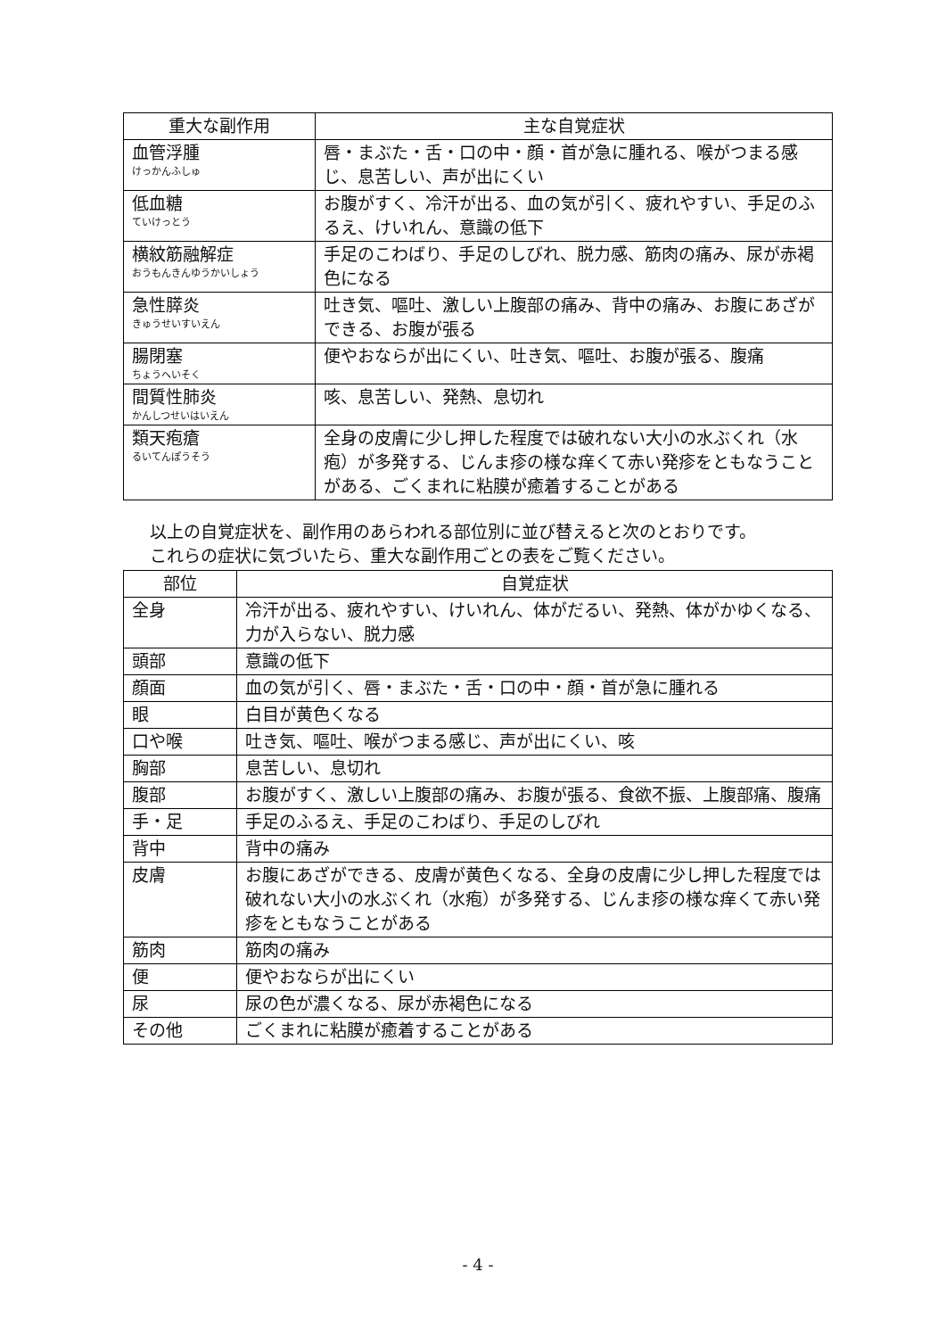| 重大な副作用 | 主な自覚症状 |
| --- | --- |
| 血管浮腫 けっかんふしゅ | 唇・まぶた・舌・口の中・顔・首が急に腫れる、喉がつまる感じ、息苦しい、声が出にくい |
| 低血糖 ていけっとう | お腹がすく、冷汗が出る、血の気が引く、疲れやすい、手足のふるえ、けいれん、意識の低下 |
| 横紋筋融解症 おうもんきんゆうかいしょう | 手足のこわばり、手足のしびれ、脱力感、筋肉の痛み、尿が赤褐色になる |
| 急性膵炎 きゅうせいすいえん | 吐き気、嘔吐、激しい上腹部の痛み、背中の痛み、お腹にあざができる、お腹が張る |
| 腸閉塞 ちょうへいそく | 便やおならが出にくい、吐き気、嘔吐、お腹が張る、腹痛 |
| 間質性肺炎 かんしつせいはいえん | 咳、息苦しい、発熱、息切れ |
| 類天疱瘡 るいてんぽうそう | 全身の皮膚に少し押した程度では破れない大小の水ぶくれ（水疱）が多発する、じんま疹の様な痒くて赤い発疹をともなうことがある、ごくまれに粘膜が癒着することがある |
以上の自覚症状を、副作用のあらわれる部位別に並び替えると次のとおりです。
これらの症状に気づいたら、重大な副作用ごとの表をご覧ください。
| 部位 | 自覚症状 |
| --- | --- |
| 全身 | 冷汗が出る、疲れやすい、けいれん、体がだるい、発熱、体がかゆくなる、力が入らない、脱力感 |
| 頭部 | 意識の低下 |
| 顔面 | 血の気が引く、唇・まぶた・舌・口の中・顔・首が急に腫れる |
| 眼 | 白目が黄色くなる |
| 口や喉 | 吐き気、嘔吐、喉がつまる感じ、声が出にくい、咳 |
| 胸部 | 息苦しい、息切れ |
| 腹部 | お腹がすく、激しい上腹部の痛み、お腹が張る、食欲不振、上腹部痛、腹痛 |
| 手・足 | 手足のふるえ、手足のこわばり、手足のしびれ |
| 背中 | 背中の痛み |
| 皮膚 | お腹にあざができる、皮膚が黄色くなる、全身の皮膚に少し押した程度では破れない大小の水ぶくれ（水疱）が多発する、じんま疹の様な痒くて赤い発疹をともなうことがある |
| 筋肉 | 筋肉の痛み |
| 便 | 便やおならが出にくい |
| 尿 | 尿の色が濃くなる、尿が赤褐色になる |
| その他 | ごくまれに粘膜が癒着することがある |
- 4 -